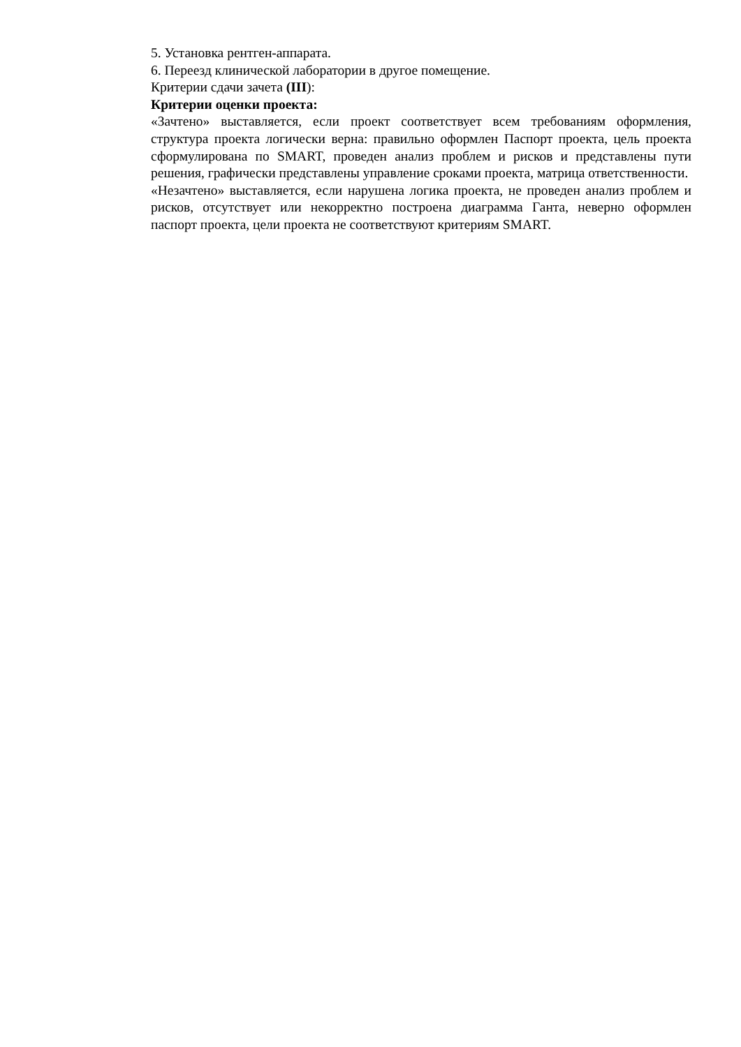5. Установка рентген-аппарата.
6. Переезд клинической лаборатории в другое помещение.
Критерии сдачи зачета (III):
Критерии оценки проекта:
«Зачтено» выставляется, если проект соответствует всем требованиям оформления, структура проекта логически верна: правильно оформлен Паспорт проекта, цель проекта сформулирована по SMART, проведен анализ проблем и рисков и представлены пути решения, графически представлены управление сроками проекта, матрица ответственности.
«Незачтено» выставляется, если нарушена логика проекта, не проведен анализ проблем и рисков, отсутствует или некорректно построена диаграмма Ганта, неверно оформлен паспорт проекта, цели проекта не соответствуют критериям SMART.